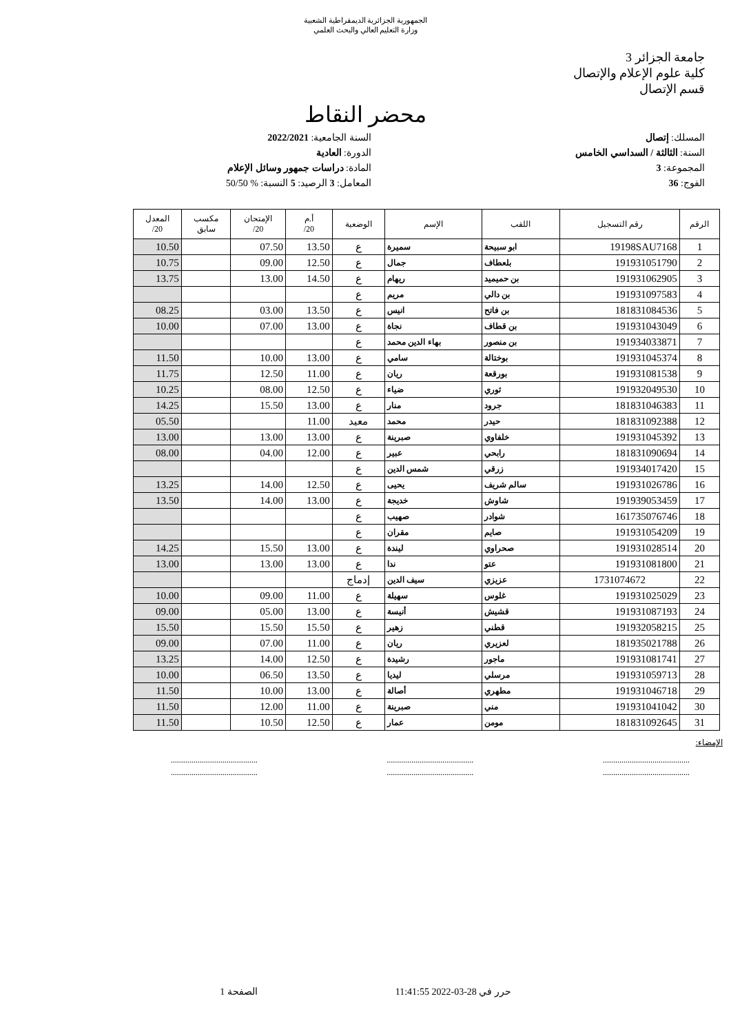الجمهورية الجزائرية الديمقراطية الشعبية
وزارة التعليم العالي والبحث العلمي
جامعة الجزائر 3
كلية علوم الإعلام والإتصال
قسم الإتصال
محضر النقاط
المسلك: إتصال
السنة الجامعية: 2022/2021
السنة: الثالثة / السداسي الخامس
الدورة: العادية
المجموعة: 3
المادة: دراسات جمهور وسائل الإعلام
الفوج: 36
المعامل: 3 الرصيد: 5 النسبة: % 50/50
| الرقم | رقم التسجيل | اللقب | الإسم | الوضعية | أ.م 20/ | الإمتحان 20/ | مكسب سابق | المعدل 20/ |
| --- | --- | --- | --- | --- | --- | --- | --- | --- |
| 1 | 19198SAU7168 | ابو سبيحة | سميرة | ع | 13.50 | 07.50 | | 10.50 |
| 2 | 191931051790 | بلعطاف | جمال | ع | 12.50 | 09.00 | | 10.75 |
| 3 | 191931062905 | بن حميميد | ريهام | ع | 14.50 | 13.00 | | 13.75 |
| 4 | 191931097583 | بن دالي | مريم | ع | | | | |
| 5 | 181831084536 | بن فاتح | انيس | ع | 13.50 | 03.00 | | 08.25 |
| 6 | 191931043049 | بن قطاف | نجاة | ع | 13.00 | 07.00 | | 10.00 |
| 7 | 191934033871 | بن منصور | بهاء الدين محمد | ع | | | | |
| 8 | 191931045374 | بوختالة | سامي | ع | 13.00 | 10.00 | | 11.50 |
| 9 | 191931081538 | بورقعة | ريان | ع | 11.00 | 12.50 | | 11.75 |
| 10 | 191932049530 | ثوري | ضياء | ع | 12.50 | 08.00 | | 10.25 |
| 11 | 181831046383 | جرود | منار | ع | 13.00 | 15.50 | | 14.25 |
| 12 | 181831092388 | حيدر | محمد | معيد | 11.00 | | | 05.50 |
| 13 | 191931045392 | خلفاوي | صبرينة | ع | 13.00 | 13.00 | | 13.00 |
| 14 | 181831090694 | رابحي | عبير | ع | 12.00 | 04.00 | | 08.00 |
| 15 | 191934017420 | زرقي | شمس الدين | ع | | | | |
| 16 | 191931026786 | سالم شريف | يحيى | ع | 12.50 | 14.00 | | 13.25 |
| 17 | 191939053459 | شاوش | خديجة | ع | 13.00 | 14.00 | | 13.50 |
| 18 | 161735076746 | شوادر | صهيب | ع | | | | |
| 19 | 191931054209 | صايم | مقران | ع | | | | |
| 20 | 191931028514 | صحراوي | ليندة | ع | 13.00 | 15.50 | | 14.25 |
| 21 | 191931081800 | عتو | ندا | ع | 13.00 | 13.00 | | 13.00 |
| 22 | 1731074672 | عزيزي | سيف الدين | إدماج | | | | |
| 23 | 191931025029 | غلوس | سهيلة | ع | 11.00 | 09.00 | | 10.00 |
| 24 | 191931087193 | قشيش | أنيسة | ع | 13.00 | 05.00 | | 09.00 |
| 25 | 191932058215 | قطني | زهير | ع | 15.50 | 15.50 | | 15.50 |
| 26 | 181935021788 | لعزيري | ريان | ع | 11.00 | 07.00 | | 09.00 |
| 27 | 191931081741 | ماجور | رشيدة | ع | 12.50 | 14.00 | | 13.25 |
| 28 | 191931059713 | مرسلي | ليديا | ع | 13.50 | 06.50 | | 10.00 |
| 29 | 191931046718 | مطهري | أصالة | ع | 13.00 | 10.00 | | 11.50 |
| 30 | 191931041042 | مني | صبرينة | ع | 11.00 | 12.00 | | 11.50 |
| 31 | 181831092645 | مومن | عمار | ع | 12.50 | 10.50 | | 11.50 |
الإمضاء:
..........................................
..........................................
..........................................
..........................................
..........................................
..........................................
حرر في 28-03-2022 11:41:55 الصفحة 1